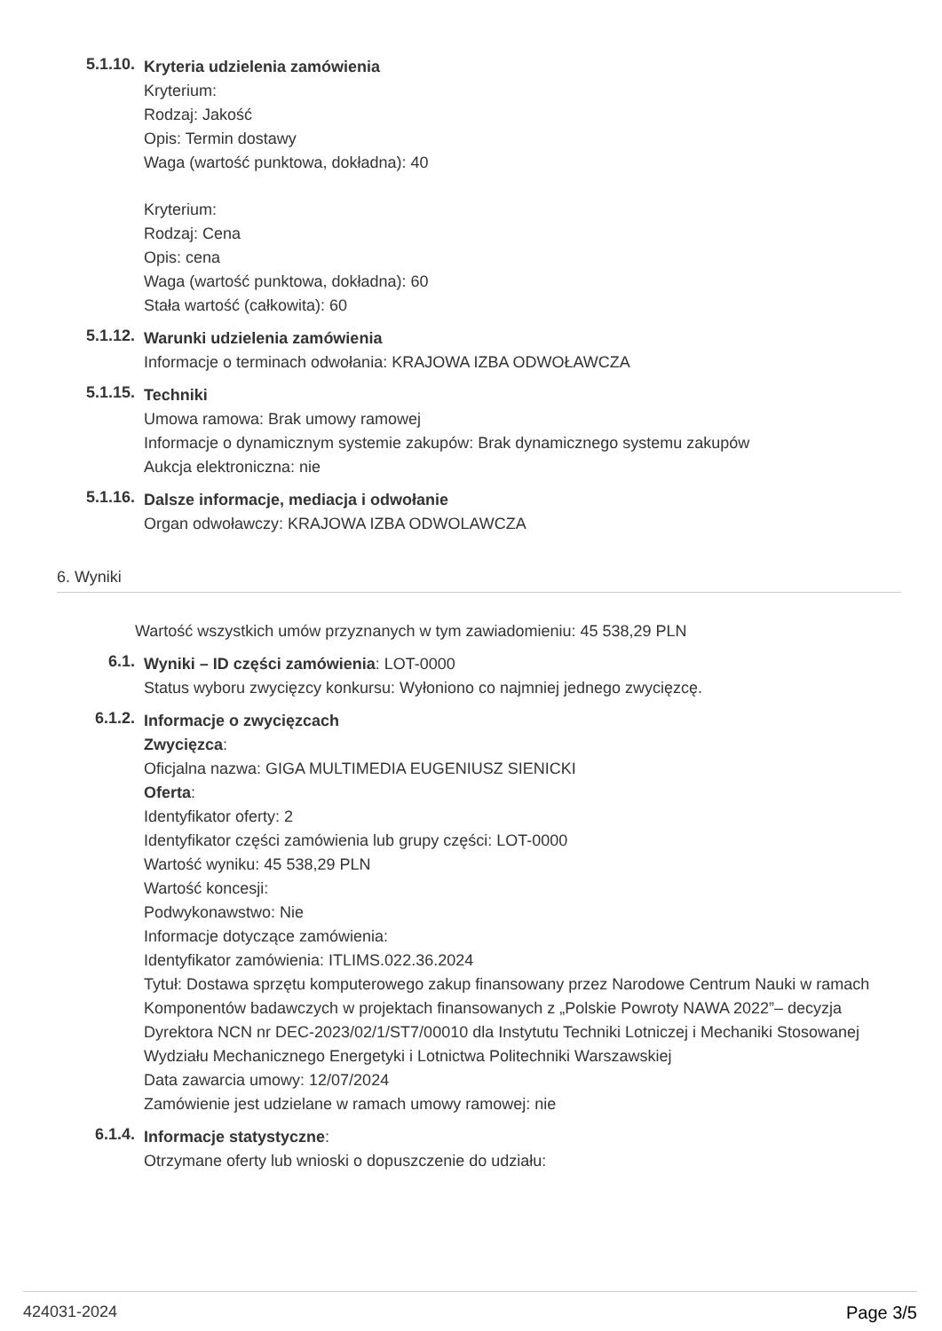5.1.10.
Kryteria udzielenia zamówienia
Kryterium:
Rodzaj: Jakość
Opis: Termin dostawy
Waga (wartość punktowa, dokładna): 40
Kryterium:
Rodzaj: Cena
Opis: cena
Waga (wartość punktowa, dokładna): 60
Stała wartość (całkowita): 60
5.1.12.
Warunki udzielenia zamówienia
Informacje o terminach odwołania: KRAJOWA IZBA ODWOŁAWCZA
5.1.15.
Techniki
Umowa ramowa: Brak umowy ramowej
Informacje o dynamicznym systemie zakupów: Brak dynamicznego systemu zakupów
Aukcja elektroniczna: nie
5.1.16.
Dalsze informacje, mediacja i odwołanie
Organ odwoławczy: KRAJOWA IZBA ODWOLAWCZA
6. Wyniki
Wartość wszystkich umów przyznanych w tym zawiadomieniu: 45 538,29 PLN
6.1.
Wyniki – ID części zamówienia: LOT-0000
Status wyboru zwycięzcy konkursu: Wyłoniono co najmniej jednego zwycięzcę.
6.1.2.
Informacje o zwycięzcach
Zwycięzca:
Oficjalna nazwa: GIGA MULTIMEDIA EUGENIUSZ SIENICKI
Oferta:
Identyfikator oferty: 2
Identyfikator części zamówienia lub grupy części: LOT-0000
Wartość wyniku: 45 538,29 PLN
Wartość koncesji:
Podwykonawstwo: Nie
Informacje dotyczące zamówienia:
Identyfikator zamówienia: ITLIMS.022.36.2024
Tytuł: Dostawa sprzętu komputerowego zakup finansowany przez Narodowe Centrum Nauki w ramach Komponentów badawczych w projektach finansowanych z „Polskie Powroty NAWA 2022”– decyzja Dyrektora NCN nr DEC-2023/02/1/ST7/00010 dla Instytutu Techniki Lotniczej i Mechaniki Stosowanej Wydziału Mechanicznego Energetyki i Lotnictwa Politechniki Warszawskiej
Data zawarcia umowy: 12/07/2024
Zamówienie jest udzielane w ramach umowy ramowej: nie
6.1.4.
Informacje statystyczne:
Otrzymane oferty lub wnioski o dopuszczenie do udziału:
424031-2024 Page 3/5